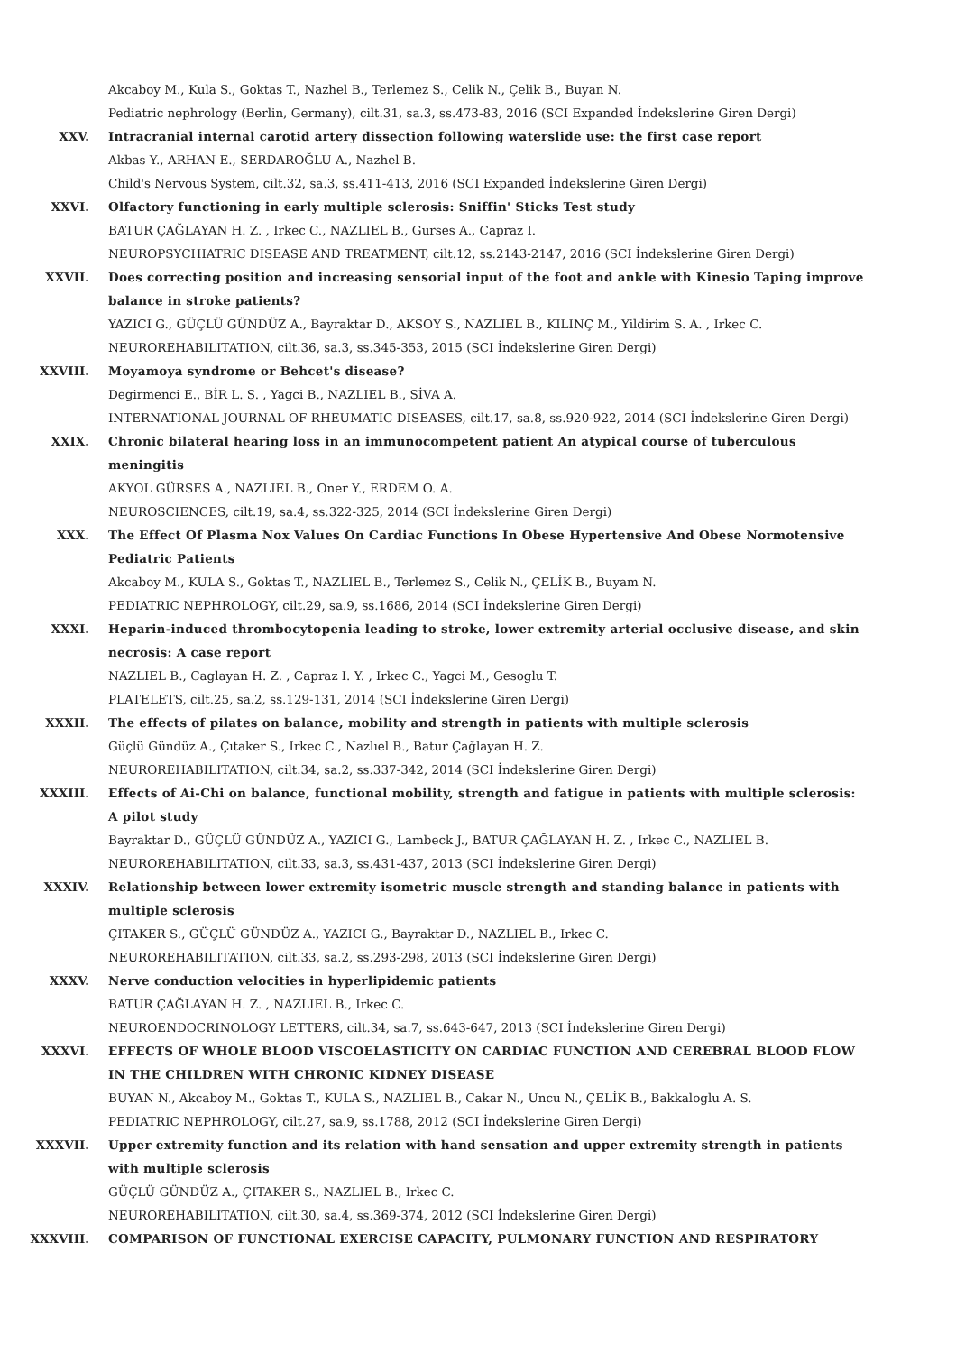Akcaboy M., Kula S., Goktas T., Nazhel B., Terlemez S., Celik N., Çelik B., Buyan N.
Pediatric nephrology (Berlin, Germany), cilt.31, sa.3, ss.473-83, 2016 (SCI Expanded İndekslerine Giren Dergi)
XXV. Intracranial internal carotid artery dissection following waterslide use: the first case report
Akbas Y., ARHAN E., SERDAROĞLU A., Nazhel B.
Child's Nervous System, cilt.32, sa.3, ss.411-413, 2016 (SCI Expanded İndekslerine Giren Dergi)
XXVI. Olfactory functioning in early multiple sclerosis: Sniffin' Sticks Test study
BATUR ÇAĞLAYAN H. Z. , Irkec C., NAZLIEL B., Gurses A., Capraz I.
NEUROPSYCHIATRIC DISEASE AND TREATMENT, cilt.12, ss.2143-2147, 2016 (SCI İndekslerine Giren Dergi)
XXVII. Does correcting position and increasing sensorial input of the foot and ankle with Kinesio Taping improve balance in stroke patients?
YAZICI G., GÜÇLÜ GÜNDÜZ A., Bayraktar D., AKSOY S., NAZLIEL B., KILINÇ M., Yildirim S. A. , Irkec C.
NEUROREHABILITATION, cilt.36, sa.3, ss.345-353, 2015 (SCI İndekslerine Giren Dergi)
XXVIII. Moyamoya syndrome or Behcet's disease?
Degirmenci E., BİR L. S. , Yagci B., NAZLIEL B., SİVA A.
INTERNATIONAL JOURNAL OF RHEUMATIC DISEASES, cilt.17, sa.8, ss.920-922, 2014 (SCI İndekslerine Giren Dergi)
XXIX. Chronic bilateral hearing loss in an immunocompetent patient An atypical course of tuberculous meningitis
AKYOL GÜRSES A., NAZLIEL B., Oner Y., ERDEM O. A.
NEUROSCIENCES, cilt.19, sa.4, ss.322-325, 2014 (SCI İndekslerine Giren Dergi)
XXX. The Effect Of Plasma Nox Values On Cardiac Functions In Obese Hypertensive And Obese Normotensive Pediatric Patients
Akcaboy M., KULA S., Goktas T., NAZLIEL B., Terlemez S., Celik N., ÇELİK B., Buyam N.
PEDIATRIC NEPHROLOGY, cilt.29, sa.9, ss.1686, 2014 (SCI İndekslerine Giren Dergi)
XXXI. Heparin-induced thrombocytopenia leading to stroke, lower extremity arterial occlusive disease, and skin necrosis: A case report
NAZLIEL B., Caglayan H. Z. , Capraz I. Y. , Irkec C., Yagci M., Gesoglu T.
PLATELETS, cilt.25, sa.2, ss.129-131, 2014 (SCI İndekslerine Giren Dergi)
XXXII. The effects of pilates on balance, mobility and strength in patients with multiple sclerosis
Güçlü Gündüz A., Çıtaker S., Irkec C., Nazlıel B., Batur Çağlayan H. Z.
NEUROREHABILITATION, cilt.34, sa.2, ss.337-342, 2014 (SCI İndekslerine Giren Dergi)
XXXIII. Effects of Ai-Chi on balance, functional mobility, strength and fatigue in patients with multiple sclerosis: A pilot study
Bayraktar D., GÜÇLÜ GÜNDÜZ A., YAZICI G., Lambeck J., BATUR ÇAĞLAYAN H. Z. , Irkec C., NAZLIEL B.
NEUROREHABILITATION, cilt.33, sa.3, ss.431-437, 2013 (SCI İndekslerine Giren Dergi)
XXXIV. Relationship between lower extremity isometric muscle strength and standing balance in patients with multiple sclerosis
ÇITAKER S., GÜÇLÜ GÜNDÜZ A., YAZICI G., Bayraktar D., NAZLIEL B., Irkec C.
NEUROREHABILITATION, cilt.33, sa.2, ss.293-298, 2013 (SCI İndekslerine Giren Dergi)
XXXV. Nerve conduction velocities in hyperlipidemic patients
BATUR ÇAĞLAYAN H. Z. , NAZLIEL B., Irkec C.
NEUROENDOCRINOLOGY LETTERS, cilt.34, sa.7, ss.643-647, 2013 (SCI İndekslerine Giren Dergi)
XXXVI. EFFECTS OF WHOLE BLOOD VISCOELASTICITY ON CARDIAC FUNCTION AND CEREBRAL BLOOD FLOW IN THE CHILDREN WITH CHRONIC KIDNEY DISEASE
BUYAN N., Akcaboy M., Goktas T., KULA S., NAZLIEL B., Cakar N., Uncu N., ÇELİK B., Bakkaloglu A. S.
PEDIATRIC NEPHROLOGY, cilt.27, sa.9, ss.1788, 2012 (SCI İndekslerine Giren Dergi)
XXXVII. Upper extremity function and its relation with hand sensation and upper extremity strength in patients with multiple sclerosis
GÜÇLÜ GÜNDÜZ A., ÇITAKER S., NAZLIEL B., Irkec C.
NEUROREHABILITATION, cilt.30, sa.4, ss.369-374, 2012 (SCI İndekslerine Giren Dergi)
XXXVIII. COMPARISON OF FUNCTIONAL EXERCISE CAPACITY, PULMONARY FUNCTION AND RESPIRATORY